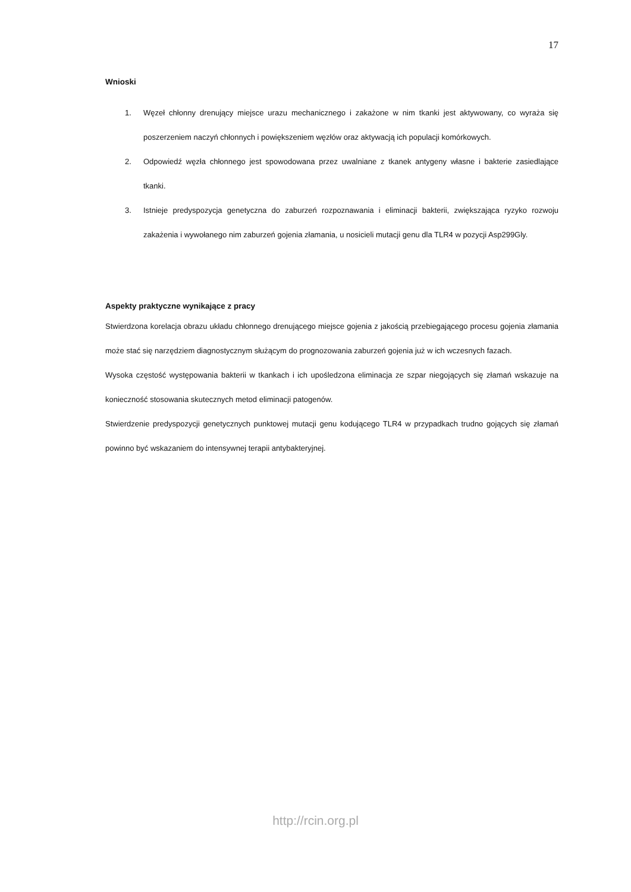17
Wnioski
1. Węzeł chłonny drenujący miejsce urazu mechanicznego i zakażone w nim tkanki jest aktywowany, co wyraża się poszerzeniem naczyń chłonnych i powiększeniem węzłów oraz aktywacją ich populacji komórkowych.
2. Odpowiedź węzła chłonnego jest spowodowana przez uwalniane z tkanek antygeny własne i bakterie zasiedlające tkanki.
3. Istnieje predyspozycja genetyczna do zaburzeń rozpoznawania i eliminacji bakterii, zwiększająca ryzyko rozwoju zakażenia i wywołanego nim zaburzeń gojenia złamania, u nosicieli mutacji genu dla TLR4 w pozycji Asp299Gly.
Aspekty praktyczne wynikające z pracy
Stwierdzona korelacja obrazu układu chłonnego drenującego miejsce gojenia z jakością przebiegającego procesu gojenia złamania może stać się narzędziem diagnostycznym służącym do prognozowania zaburzeń gojenia już w ich wczesnych fazach.
Wysoka częstość występowania bakterii w tkankach i ich upośledzona eliminacja ze szpar niegojących się złamań wskazuje na konieczność stosowania skutecznych metod eliminacji patogenów.
Stwierdzenie predyspozycji genetycznych punktowej mutacji genu kodującego TLR4 w przypadkach trudno gojących się złamań powinno być wskazaniem do intensywnej terapii antybakteryjnej.
http://rcin.org.pl